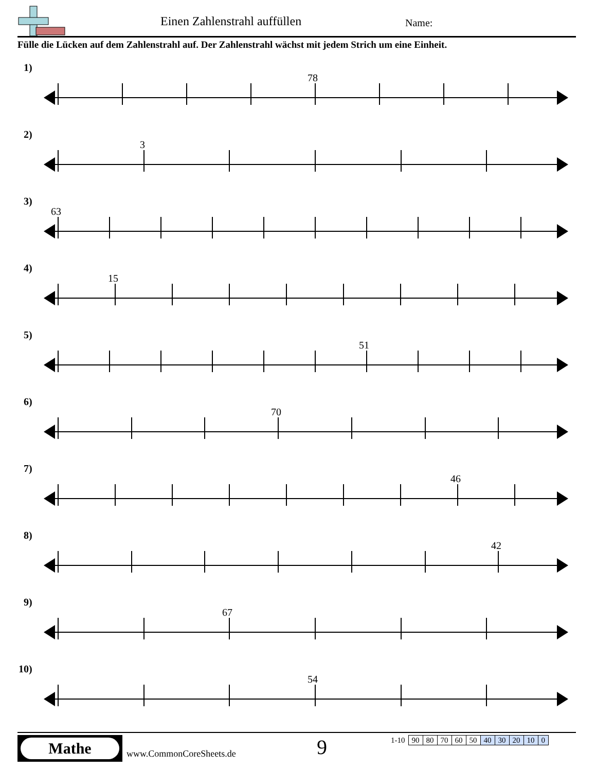Einen Zahlenstrahl auffüllen Name:
Fülle die Lücken auf dem Zahlenstrahl auf. Der Zahlenstrahl wächst mit jedem Strich um eine Einheit.
1)
78
2)
3
3)
63
4)
15
5)
51
6)
70
7)
46
8)
42
9)
67
10)
54
Mathe
www.CommonCoreSheets.de 9
| 1-10 | 90 | 80 | 70 | 60 | 50 | 40 | 30 | 20 | 10 | 0 |